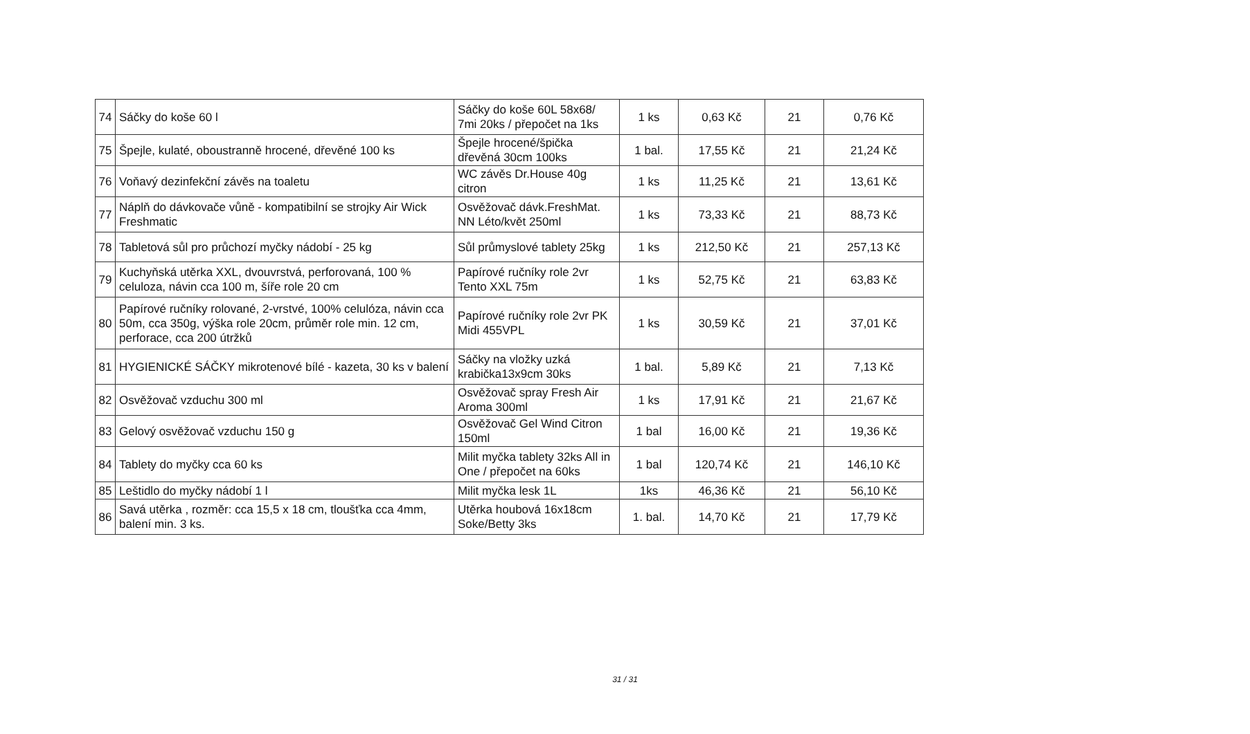| 74 | Sáčky do koše 60 l | Sáčky do koše 60L 58x68/ 7mi 20ks / přepočet na 1ks | 1 ks | 0,63 Kč | 21 | 0,76 Kč |
| 75 | Špejle, kulaté, oboustranně hrocené, dřevěné 100 ks | Špejle hrocené/špička dřevěná 30cm 100ks | 1 bal. | 17,55 Kč | 21 | 21,24 Kč |
| 76 | Voňavý dezinfekční závěs na toaletu | WC závěs Dr.House 40g citron | 1 ks | 11,25 Kč | 21 | 13,61 Kč |
| 77 | Náplň do dávkovače vůně - kompatibilní se strojky Air Wick Freshmatic | Osvěžovač dávk.FreshMat. NN Léto/květ 250ml | 1 ks | 73,33 Kč | 21 | 88,73 Kč |
| 78 | Tabletová sůl pro průchozí myčky nádobí - 25 kg | Sůl průmyslové tablety 25kg | 1 ks | 212,50 Kč | 21 | 257,13 Kč |
| 79 | Kuchyňská utěrka XXL, dvouvrstvá, perforovaná, 100 % celuloza, návin cca 100 m, šíře role 20 cm | Papírové ručníky role 2vr Tento XXL 75m | 1 ks | 52,75 Kč | 21 | 63,83 Kč |
| 80 | Papírové ručníky rolované, 2-vrstvé, 100% celulóza, návin cca 50m, cca 350g, výška role 20cm, průměr role min. 12 cm, perforace, cca 200 útržků | Papírové ručníky role 2vr PK Midi 455VPL | 1 ks | 30,59 Kč | 21 | 37,01 Kč |
| 81 | HYGIENICKÉ SÁČKY mikrotenové bílé - kazeta, 30 ks v balení | Sáčky na vložky uzká krabička13x9cm 30ks | 1 bal. | 5,89 Kč | 21 | 7,13 Kč |
| 82 | Osvěžovač vzduchu 300 ml | Osvěžovač spray Fresh Air Aroma 300ml | 1 ks | 17,91 Kč | 21 | 21,67 Kč |
| 83 | Gelový osvěžovač vzduchu 150 g | Osvěžovač Gel Wind Citron 150ml | 1 bal | 16,00 Kč | 21 | 19,36 Kč |
| 84 | Tablety do myčky cca 60 ks | Milit myčka tablety 32ks All in One / přepočet na 60ks | 1 bal | 120,74 Kč | 21 | 146,10 Kč |
| 85 | Leštidlo do myčky nádobí 1 l | Milit myčka lesk 1L | 1ks | 46,36 Kč | 21 | 56,10 Kč |
| 86 | Savá utěrka , rozměr: cca 15,5 x 18 cm, tloušťka cca 4mm, balení min. 3 ks. | Utěrka houbová 16x18cm Soke/Betty 3ks | 1. bal. | 14,70 Kč | 21 | 17,79 Kč |
31 / 31